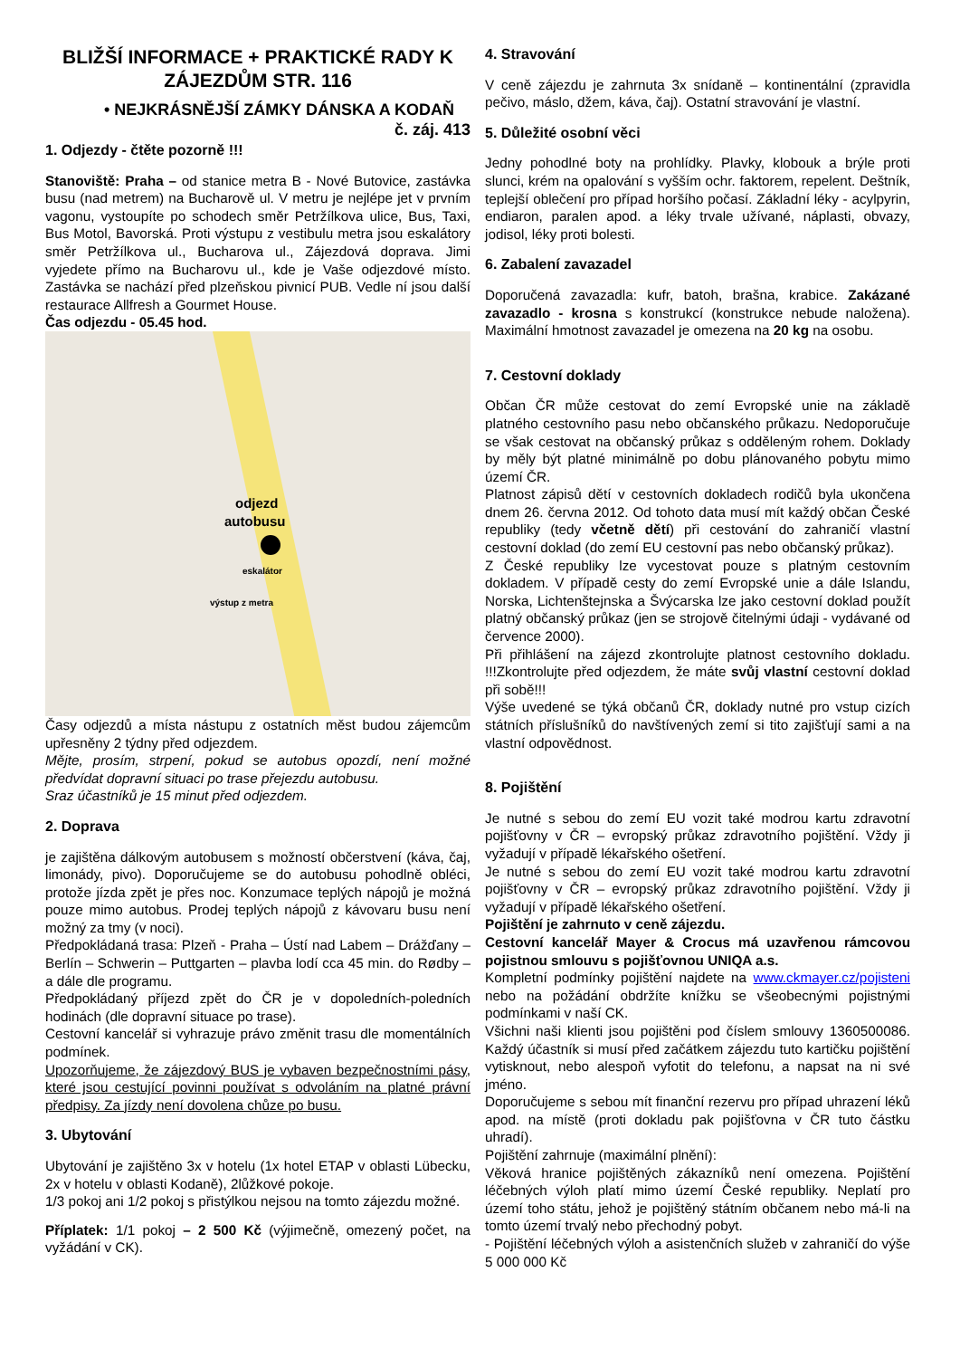BLIŽŠÍ INFORMACE + PRAKTICKÉ RADY K ZÁJEZDŮM STR. 116
• NEJKRÁSNĚJŠÍ ZÁMKY DÁNSKA A KODAŇ č. záj. 413
1. Odjezdy - čtěte pozorně !!!
Stanoviště: Praha – od stanice metra B - Nové Butovice, zastávka busu (nad metrem) na Bucharově ul. V metru je nejlépe jet v prvním vagonu, vystoupíte po schodech směr Petržílkova ulice, Bus, Taxi, Bus Motol, Bavorská. Proti výstupu z vestibulu metra jsou eskalátory směr Petržílkova ul., Bucharova ul., Zájezdová doprava. Jimi vyjedete přímo na Bucharovu ul., kde je Vaše odjezdové místo. Zastávka se nachází před plzeňskou pivnicí PUB. Vedle ní jsou další restaurace Allfresh a Gourmet House.
Čas odjezdu - 05.45 hod.
odjezd
autobusu
eskalátor
výstup z metra
Časy odjezdů a místa nástupu z ostatních měst budou zájemcům upřesněny 2 týdny před odjezdem.
Mějte, prosím, strpení, pokud se autobus opozdí, není možné předvídat dopravní situaci po trase přejezdu autobusu.
Sraz účastníků je 15 minut před odjezdem.
2. Doprava
je zajištěna dálkovým autobusem s možností občerstvení (káva, čaj, limonády, pivo). Doporučujeme se do autobusu pohodlně obléci, protože jízda zpět je přes noc. Konzumace teplých nápojů je možná pouze mimo autobus. Prodej teplých nápojů z kávovaru busu není možný za tmy (v noci).
Předpokládaná trasa: Plzeň - Praha – Ústí nad Labem – Drážďany – Berlín – Schwerin – Puttgarten – plavba lodí cca 45 min. do Rødby – a dále dle programu.
Předpokládaný příjezd zpět do ČR je v dopoledních-poledních hodinách (dle dopravní situace po trase).
Cestovní kancelář si vyhrazuje právo změnit trasu dle momentálních podmínek.
Upozorňujeme, že zájezdový BUS je vybaven bezpečnostními pásy, které jsou cestující povinni používat s odvoláním na platné právní předpisy. Za jízdy není dovolena chůze po busu.
3. Ubytování
Ubytování je zajištěno 3x v hotelu (1x hotel ETAP v oblasti Lübecku, 2x v hotelu v oblasti Kodaně), 2lůžkové pokoje.
1/3 pokoj ani 1/2 pokoj s přistýlkou nejsou na tomto zájezdu možné.
Příplatek: 1/1 pokoj – 2 500 Kč (výjimečně, omezený počet, na vyžádání v CK).
4. Stravování
V ceně zájezdu je zahrnuta 3x snídaně – kontinentální (zpravidla pečivo, máslo, džem, káva, čaj). Ostatní stravování je vlastní.
5. Důležité osobní věci
Jedny pohodlné boty na prohlídky. Plavky, klobouk a brýle proti slunci, krém na opalování s vyšším ochr. faktorem, repelent. Deštník, teplejší oblečení pro případ horšího počasí. Základní léky - acylpyrin, endiaron, paralen apod. a léky trvale užívané, náplasti, obvazy, jodisol, léky proti bolesti.
6. Zabalení zavazadel
Doporučená zavazadla: kufr, batoh, brašna, krabice. Zakázané zavazadlo - krosna s konstrukcí (konstrukce nebude naložena). Maximální hmotnost zavazadel je omezena na 20 kg na osobu.
7. Cestovní doklady
Občan ČR může cestovat do zemí Evropské unie na základě platného cestovního pasu nebo občanského průkazu. Nedoporučuje se však cestovat na občanský průkaz s odděleným rohem. Doklady by měly být platné minimálně po dobu plánovaného pobytu mimo území ČR.
Platnost zápisů dětí v cestovních dokladech rodičů byla ukončena dnem 26. června 2012. Od tohoto data musí mít každý občan České republiky (tedy včetně dětí) při cestování do zahraničí vlastní cestovní doklad (do zemí EU cestovní pas nebo občanský průkaz).
Z České republiky lze vycestovat pouze s platným cestovním dokladem. V případě cesty do zemí Evropské unie a dále Islandu, Norska, Lichtenštejnska a Švýcarska lze jako cestovní doklad použít platný občanský průkaz (jen se strojově čitelnými údaji - vydávané od července 2000).
Při přihlášení na zájezd zkontrolujte platnost cestovního dokladu. !!!Zkontrolujte před odjezdem, že máte svůj vlastní cestovní doklad při sobě!!!
Výše uvedené se týká občanů ČR, doklady nutné pro vstup cizích státních příslušníků do navštívených zemí si tito zajišťují sami a na vlastní odpovědnost.
8. Pojištění
Je nutné s sebou do zemí EU vozit také modrou kartu zdravotní pojišťovny v ČR – evropský průkaz zdravotního pojištění. Vždy ji vyžadují v případě lékařského ošetření.
Je nutné s sebou do zemí EU vozit také modrou kartu zdravotní pojišťovny v ČR – evropský průkaz zdravotního pojištění. Vždy ji vyžadují v případě lékařského ošetření.
Pojištění je zahrnuto v ceně zájezdu.
Cestovní kancelář Mayer & Crocus má uzavřenou rámcovou pojistnou smlouvu s pojišťovnou UNIQA a.s.
Kompletní podmínky pojištění najdete na www.ckmayer.cz/pojisteni nebo na požádání obdržíte knížku se všeobecnými pojistnými podmínkami v naší CK.
Všichni naši klienti jsou pojištěni pod číslem smlouvy 1360500086. Každý účastník si musí před začátkem zájezdu tuto kartičku pojištění vytisknout, nebo alespoň vyfotit do telefonu, a napsat na ni své jméno.
Doporučujeme s sebou mít finanční rezervu pro případ uhrazení léků apod. na místě (proti dokladu pak pojišťovna v ČR tuto částku uhradí).
Pojištění zahrnuje (maximální plnění):
Věková hranice pojištěných zákazníků není omezena. Pojištění léčebných výloh platí mimo území České republiky. Neplatí pro území toho státu, jehož je pojištěný státním občanem nebo má-li na tomto území trvalý nebo přechodný pobyt.
- Pojištění léčebných výloh a asistenčních služeb v zahraničí do výše 5 000 000 Kč